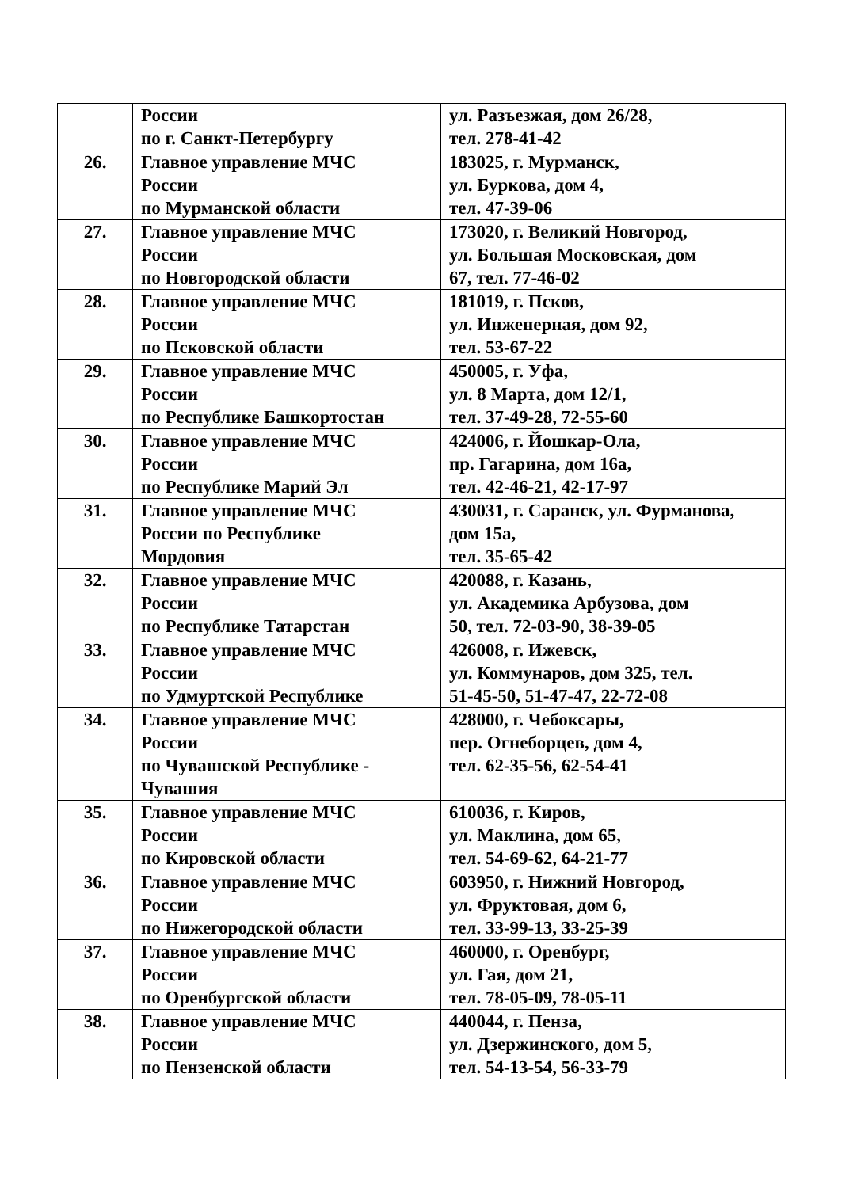| | России по г. Санкт-Петербургу | ул. Разъезжая, дом 26/28, тел. 278-41-42 |
| 26. | Главное управление МЧС России по Мурманской области | 183025, г. Мурманск, ул. Буркова, дом 4, тел. 47-39-06 |
| 27. | Главное управление МЧС России по Новгородской области | 173020, г. Великий Новгород, ул. Большая Московская, дом 67, тел. 77-46-02 |
| 28. | Главное управление МЧС России по Псковской области | 181019, г. Псков, ул. Инженерная, дом 92, тел. 53-67-22 |
| 29. | Главное управление МЧС России по Республике Башкортостан | 450005, г. Уфа, ул. 8 Марта, дом 12/1, тел. 37-49-28, 72-55-60 |
| 30. | Главное управление МЧС России по Республике Марий Эл | 424006, г. Йошкар-Ола, пр. Гагарина, дом 16а, тел. 42-46-21, 42-17-97 |
| 31. | Главное управление МЧС России по Республике Мордовия | 430031, г. Саранск, ул. Фурманова, дом 15а, тел. 35-65-42 |
| 32. | Главное управление МЧС России по Республике Татарстан | 420088, г. Казань, ул. Академика Арбузова, дом 50, тел. 72-03-90, 38-39-05 |
| 33. | Главное управление МЧС России по Удмуртской Республике | 426008, г. Ижевск, ул. Коммунаров, дом 325, тел. 51-45-50, 51-47-47, 22-72-08 |
| 34. | Главное управление МЧС России по Чувашской Республике - Чувашия | 428000, г. Чебоксары, пер. Огнеборцев, дом 4, тел. 62-35-56, 62-54-41 |
| 35. | Главное управление МЧС России по Кировской области | 610036, г. Киров, ул. Маклина, дом 65, тел. 54-69-62, 64-21-77 |
| 36. | Главное управление МЧС России по Нижегородской области | 603950, г. Нижний Новгород, ул. Фруктовая, дом 6, тел. 33-99-13, 33-25-39 |
| 37. | Главное управление МЧС России по Оренбургской области | 460000, г. Оренбург, ул. Гая, дом 21, тел. 78-05-09, 78-05-11 |
| 38. | Главное управление МЧС России по Пензенской области | 440044, г. Пенза, ул. Дзержинского, дом 5, тел. 54-13-54, 56-33-79 |